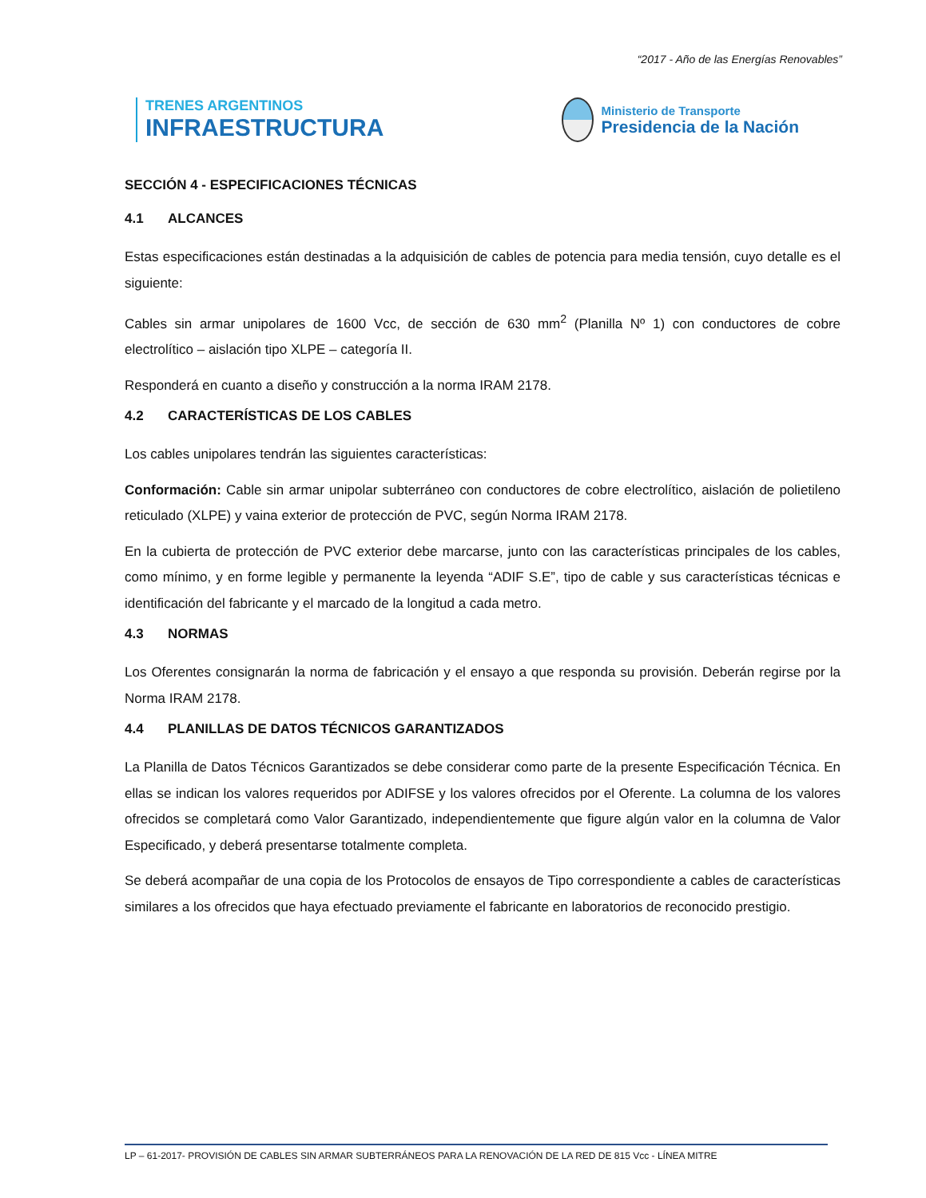“2017 - Año de las Energías Renovables”
TRENES ARGENTINOS
INFRAESTRUCTURA
Ministerio de Transporte
Presidencia de la Nación
SECCIÓN 4 - ESPECIFICACIONES TÉCNICAS
4.1 ALCANCES
Estas especificaciones están destinadas a la adquisición de cables de potencia para media tensión, cuyo detalle es el siguiente:
Cables sin armar unipolares de 1600 Vcc, de sección de 630 mm<sup>2</sup> (Planilla Nº 1) con conductores de cobre electrolítico – aislación tipo XLPE – categoría II.
Responderá en cuanto a diseño y construcción a la norma IRAM 2178.
4.2 CARACTERÍSTICAS DE LOS CABLES
Los cables unipolares tendrán las siguientes características:
Conformación: Cable sin armar unipolar subterráneo con conductores de cobre electrolítico, aislación de polietileno reticulado (XLPE) y vaina exterior de protección de PVC, según Norma IRAM 2178.
En la cubierta de protección de PVC exterior debe marcarse, junto con las características principales de los cables, como mínimo, y en forme legible y permanente la leyenda “ADIF S.E”, tipo de cable y sus características técnicas e identificación del fabricante y el marcado de la longitud a cada metro.
4.3 NORMAS
Los Oferentes consignarán la norma de fabricación y el ensayo a que responda su provisión. Deberán regirse por la Norma IRAM 2178.
4.4 PLANILLAS DE DATOS TÉCNICOS GARANTIZADOS
La Planilla de Datos Técnicos Garantizados se debe considerar como parte de la presente Especificación Técnica. En ellas se indican los valores requeridos por ADIFSE y los valores ofrecidos por el Oferente. La columna de los valores ofrecidos se completará como Valor Garantizado, independientemente que figure algún valor en la columna de Valor Especificado, y deberá presentarse totalmente completa.
Se deberá acompañar de una copia de los Protocolos de ensayos de Tipo correspondiente a cables de características similares a los ofrecidos que haya efectuado previamente el fabricante en laboratorios de reconocido prestigio.
LP – 61-2017- PROVISIÓN DE CABLES SIN ARMAR SUBTERRÁNEOS PARA LA RENOVACIÓN DE LA RED DE 815 Vcc - LÍNEA MITRE